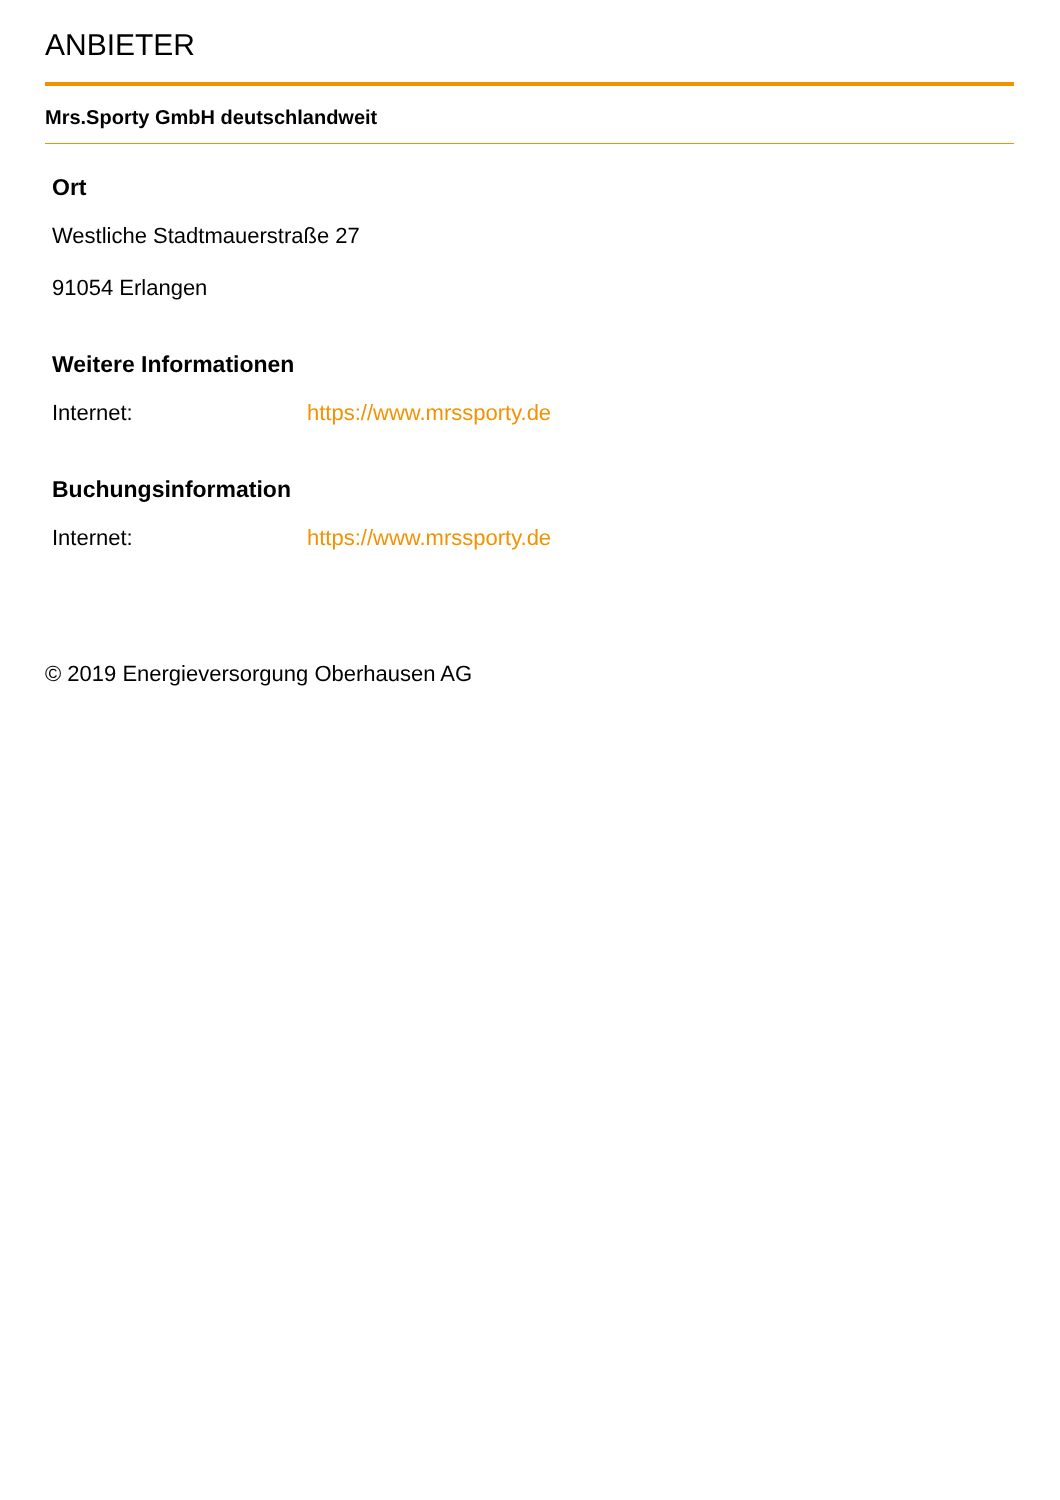ANBIETER
Mrs.Sporty GmbH deutschlandweit
Ort
Westliche Stadtmauerstraße 27
91054 Erlangen
Weitere Informationen
Internet: https://www.mrssporty.de
Buchungsinformation
Internet: https://www.mrssporty.de
© 2019 Energieversorgung Oberhausen AG